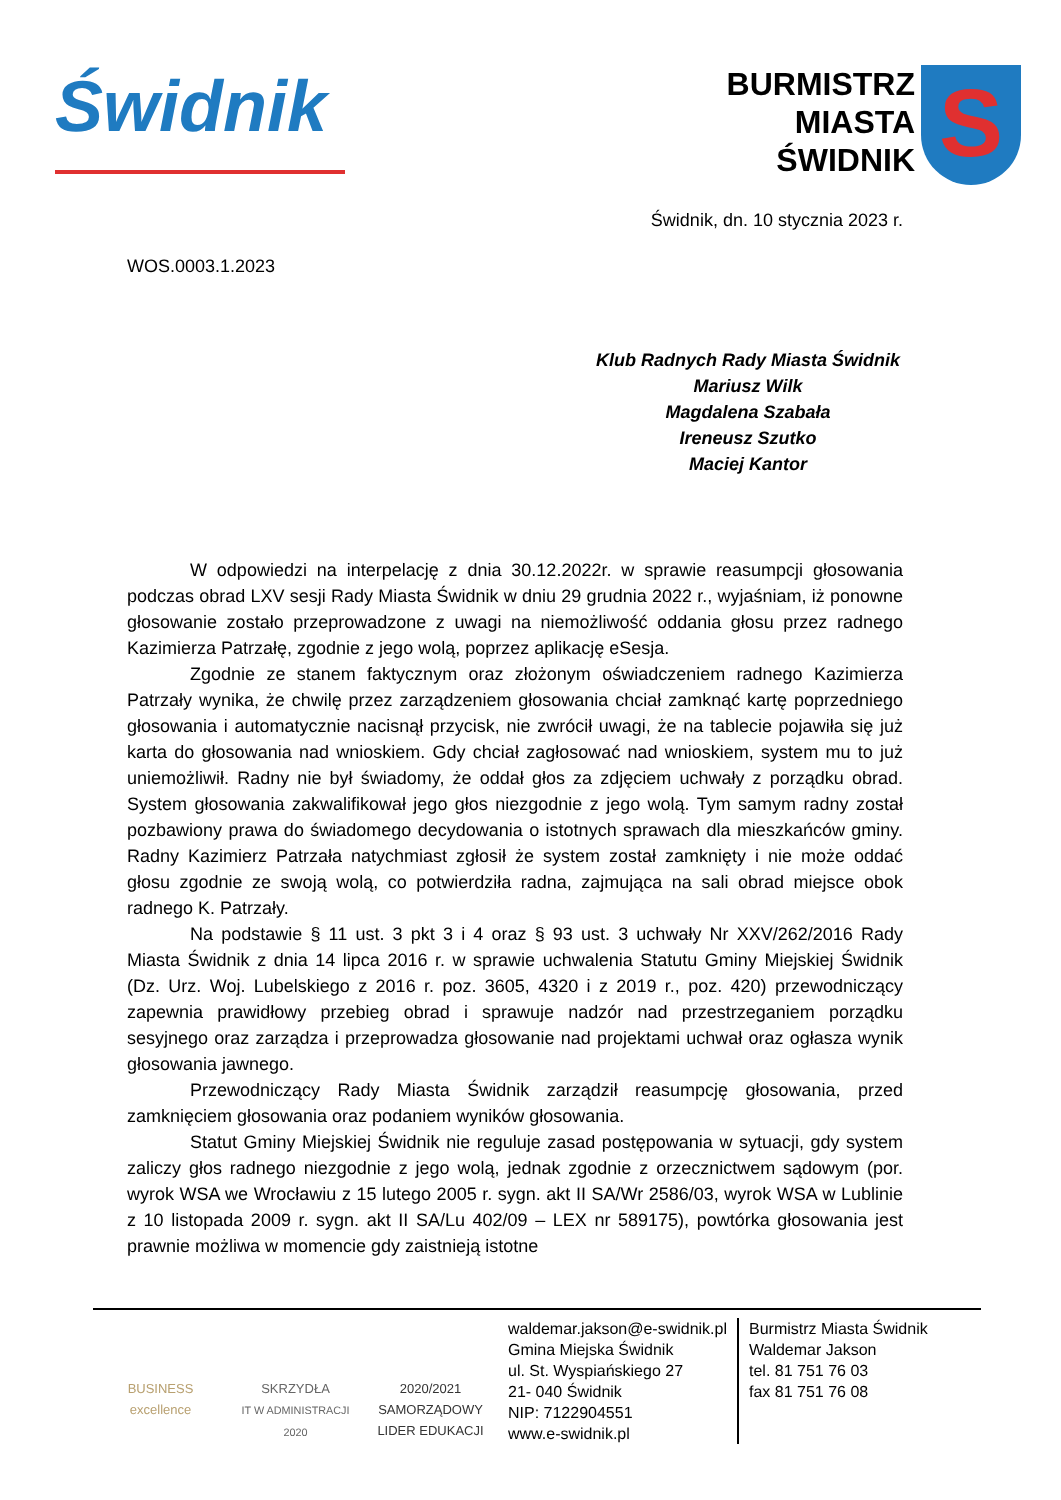Świdnik
BURMISTRZ
MIASTA
ŚWIDNIK
S
Świdnik, dn. 10 stycznia 2023 r.
WOS.0003.1.2023
Klub Radnych Rady Miasta Świdnik
Mariusz Wilk
Magdalena Szabała
Ireneusz Szutko
Maciej Kantor
W odpowiedzi na interpelację z dnia 30.12.2022r. w sprawie reasumpcji głosowania podczas obrad LXV sesji Rady Miasta Świdnik w dniu 29 grudnia 2022 r., wyjaśniam, iż ponowne głosowanie zostało przeprowadzone z uwagi na niemożliwość oddania głosu przez radnego Kazimierza Patrzałę, zgodnie z jego wolą, poprzez aplikację eSesja.
Zgodnie ze stanem faktycznym oraz złożonym oświadczeniem radnego Kazimierza Patrzały wynika, że chwilę przez zarządzeniem głosowania chciał zamknąć kartę poprzedniego głosowania i automatycznie nacisnął przycisk, nie zwrócił uwagi, że na tablecie pojawiła się już karta do głosowania nad wnioskiem. Gdy chciał zagłosować nad wnioskiem, system mu to już uniemożliwił. Radny nie był świadomy, że oddał głos za zdjęciem uchwały z porządku obrad. System głosowania zakwalifikował jego głos niezgodnie z jego wolą. Tym samym radny został pozbawiony prawa do świadomego decydowania o istotnych sprawach dla mieszkańców gminy. Radny Kazimierz Patrzała natychmiast zgłosił że system został zamknięty i nie może oddać głosu zgodnie ze swoją wolą, co potwierdziła radna, zajmująca na sali obrad miejsce obok radnego K. Patrzały.
Na podstawie § 11 ust. 3 pkt 3 i 4 oraz § 93 ust. 3 uchwały Nr XXV/262/2016 Rady Miasta Świdnik z dnia 14 lipca 2016 r. w sprawie uchwalenia Statutu Gminy Miejskiej Świdnik (Dz. Urz. Woj. Lubelskiego z 2016 r. poz. 3605, 4320 i z 2019 r., poz. 420) przewodniczący zapewnia prawidłowy przebieg obrad i sprawuje nadzór nad przestrzeganiem porządku sesyjnego oraz zarządza i przeprowadza głosowanie nad projektami uchwał oraz ogłasza wynik głosowania jawnego.
Przewodniczący Rady Miasta Świdnik zarządził reasumpcję głosowania, przed zamknięciem głosowania oraz podaniem wyników głosowania.
Statut Gminy Miejskiej Świdnik nie reguluje zasad postępowania w sytuacji, gdy system zaliczy głos radnego niezgodnie z jego wolą, jednak zgodnie z orzecznictwem sądowym (por. wyrok WSA we Wrocławiu z 15 lutego 2005 r. sygn. akt II SA/Wr 2586/03, wyrok WSA w Lublinie z 10 listopada 2009 r. sygn. akt II SA/Lu 402/09 – LEX nr 589175), powtórka głosowania jest prawnie możliwa w momencie gdy zaistnieją istotne
BUSINESS
excellence
SKRZYDŁA
IT W ADMINISTRACJI 2020
2020/2021 SAMORZĄDOWY
LIDER EDUKACJI
waldemar.jakson@e-swidnik.pl
Gmina Miejska Świdnik
ul. St. Wyspiańskiego 27
21- 040 Świdnik
NIP: 7122904551
www.e-swidnik.pl
Burmistrz Miasta Świdnik
Waldemar Jakson
tel. 81 751 76 03
fax 81 751 76 08